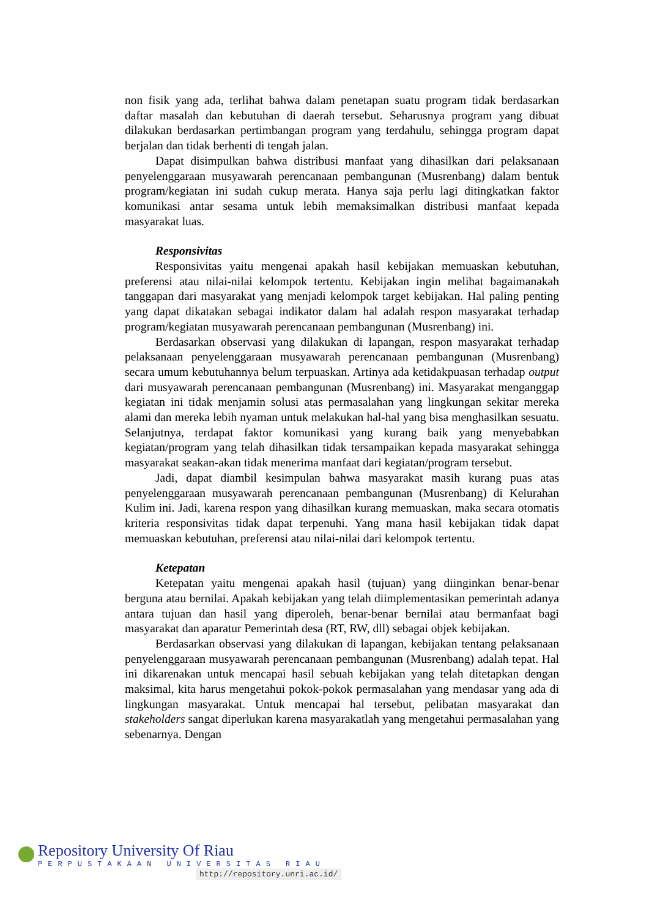non fisik yang ada, terlihat bahwa dalam penetapan suatu program tidak berdasarkan daftar masalah dan kebutuhan di daerah tersebut. Seharusnya program yang dibuat dilakukan berdasarkan pertimbangan program yang terdahulu, sehingga program dapat berjalan dan tidak berhenti di tengah jalan.
Dapat disimpulkan bahwa distribusi manfaat yang dihasilkan dari pelaksanaan penyelenggaraan musyawarah perencanaan pembangunan (Musrenbang) dalam bentuk program/kegiatan ini sudah cukup merata. Hanya saja perlu lagi ditingkatkan faktor komunikasi antar sesama untuk lebih memaksimalkan distribusi manfaat kepada masyarakat luas.
Responsivitas
Responsivitas yaitu mengenai apakah hasil kebijakan memuaskan kebutuhan, preferensi atau nilai-nilai kelompok tertentu. Kebijakan ingin melihat bagaimanakah tanggapan dari masyarakat yang menjadi kelompok target kebijakan. Hal paling penting yang dapat dikatakan sebagai indikator dalam hal adalah respon masyarakat terhadap program/kegiatan musyawarah perencanaan pembangunan (Musrenbang) ini.
Berdasarkan observasi yang dilakukan di lapangan, respon masyarakat terhadap pelaksanaan penyelenggaraan musyawarah perencanaan pembangunan (Musrenbang) secara umum kebutuhannya belum terpuaskan. Artinya ada ketidakpuasan terhadap output dari musyawarah perencanaan pembangunan (Musrenbang) ini. Masyarakat menganggap kegiatan ini tidak menjamin solusi atas permasalahan yang lingkungan sekitar mereka alami dan mereka lebih nyaman untuk melakukan hal-hal yang bisa menghasilkan sesuatu. Selanjutnya, terdapat faktor komunikasi yang kurang baik yang menyebabkan kegiatan/program yang telah dihasilkan tidak tersampaikan kepada masyarakat sehingga masyarakat seakan-akan tidak menerima manfaat dari kegiatan/program tersebut.
Jadi, dapat diambil kesimpulan bahwa masyarakat masih kurang puas atas penyelenggaraan musyawarah perencanaan pembangunan (Musrenbang) di Kelurahan Kulim ini. Jadi, karena respon yang dihasilkan kurang memuaskan, maka secara otomatis kriteria responsivitas tidak dapat terpenuhi. Yang mana hasil kebijakan tidak dapat memuaskan kebutuhan, preferensi atau nilai-nilai dari kelompok tertentu.
Ketepatan
Ketepatan yaitu mengenai apakah hasil (tujuan) yang diinginkan benar-benar berguna atau bernilai. Apakah kebijakan yang telah diimplementasikan pemerintah adanya antara tujuan dan hasil yang diperoleh, benar-benar bernilai atau bermanfaat bagi masyarakat dan aparatur Pemerintah desa (RT, RW, dll) sebagai objek kebijakan.
Berdasarkan observasi yang dilakukan di lapangan, kebijakan tentang pelaksanaan penyelenggaraan musyawarah perencanaan pembangunan (Musrenbang) adalah tepat. Hal ini dikarenakan untuk mencapai hasil sebuah kebijakan yang telah ditetapkan dengan maksimal, kita harus mengetahui pokok-pokok permasalahan yang mendasar yang ada di lingkungan masyarakat. Untuk mencapai hal tersebut, pelibatan masyarakat dan stakeholders sangat diperlukan karena masyarakatlah yang mengetahui permasalahan yang sebenarnya. Dengan
Repository University Of Riau
PERPUSTAKAAN UNIVERSITAS RIAU
http://repository.unri.ac.id/